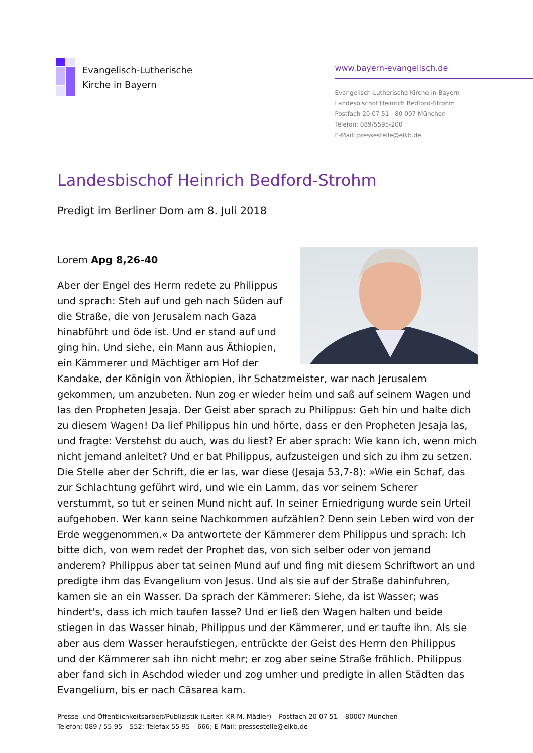Evangelisch-Lutherische
Kirche in Bayern
www.bayern-evangelisch.de
Evangelisch-Lutherische Kirche in Bayern
Landesbischof Heinrich Bedford-Strohm
Postfach 20 07 51 | 80 007 München
Telefon: 089/5595-200
E-Mail: pressestelle@elkb.de
Landesbischof Heinrich Bedford-Strohm
Predigt im Berliner Dom am 8. Juli 2018
Lorem Apg 8,26-40
Aber der Engel des Herrn redete zu Philippus und sprach: Steh auf und geh nach Süden auf die Straße, die von Jerusalem nach Gaza hinabführt und öde ist. Und er stand auf und ging hin. Und siehe, ein Mann aus Äthiopien, ein Kämmerer und Mächtiger am Hof der Kandake, der Königin von Äthiopien, ihr Schatzmeister, war nach Jerusalem gekommen, um anzubeten. Nun zog er wieder heim und saß auf seinem Wagen und las den Propheten Jesaja. Der Geist aber sprach zu Philippus: Geh hin und halte dich zu diesem Wagen! Da lief Philippus hin und hörte, dass er den Propheten Jesaja las, und fragte: Verstehst du auch, was du liest? Er aber sprach: Wie kann ich, wenn mich nicht jemand anleitet? Und er bat Philippus, aufzusteigen und sich zu ihm zu setzen. Die Stelle aber der Schrift, die er las, war diese (Jesaja 53,7-8): »Wie ein Schaf, das zur Schlachtung geführt wird, und wie ein Lamm, das vor seinem Scherer verstummt, so tut er seinen Mund nicht auf. In seiner Erniedrigung wurde sein Urteil aufgehoben. Wer kann seine Nachkommen aufzählen? Denn sein Leben wird von der Erde weggenommen.« Da antwortete der Kämmerer dem Philippus und sprach: Ich bitte dich, von wem redet der Prophet das, von sich selber oder von jemand anderem? Philippus aber tat seinen Mund auf und fing mit diesem Schriftwort an und predigte ihm das Evangelium von Jesus. Und als sie auf der Straße dahinfuhren, kamen sie an ein Wasser. Da sprach der Kämmerer: Siehe, da ist Wasser; was hindert's, dass ich mich taufen lasse? Und er ließ den Wagen halten und beide stiegen in das Wasser hinab, Philippus und der Kämmerer, und er taufte ihn. Als sie aber aus dem Wasser heraufstiegen, entrückte der Geist des Herrn den Philippus und der Kämmerer sah ihn nicht mehr; er zog aber seine Straße fröhlich. Philippus aber fand sich in Aschdod wieder und zog umher und predigte in allen Städten das Evangelium, bis er nach Cäsarea kam.
Presse- und Öffentlichkeitsarbeit/Publizistik (Leiter: KR M. Mädler) – Postfach 20 07 51 – 80007 München
Telefon: 089 / 55 95 – 552; Telefax 55 95 – 666; E-Mail: pressestelle@elkb.de